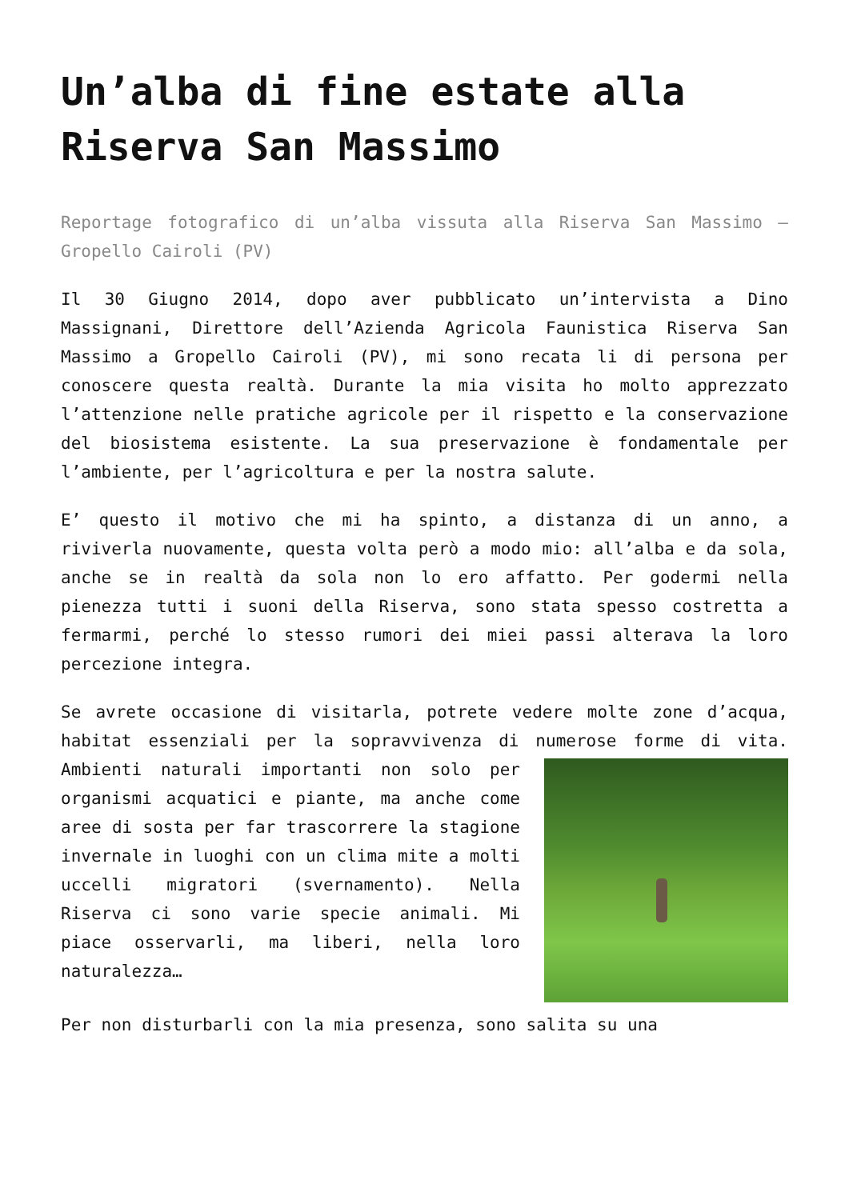Un’alba di fine estate alla Riserva San Massimo
Reportage fotografico di un’alba vissuta alla Riserva San Massimo – Gropello Cairoli (PV)
Il 30 Giugno 2014, dopo aver pubblicato un’intervista a Dino Massignani, Direttore dell’Azienda Agricola Faunistica Riserva San Massimo a Gropello Cairoli (PV), mi sono recata li di persona per conoscere questa realtà. Durante la mia visita ho molto apprezzato l’attenzione nelle pratiche agricole per il rispetto e la conservazione del biosistema esistente. La sua preservazione è fondamentale per l’ambiente, per l’agricoltura e per la nostra salute.
E’ questo il motivo che mi ha spinto, a distanza di un anno, a riviverla nuovamente, questa volta però a modo mio: all’alba e da sola, anche se in realtà da sola non lo ero affatto. Per godermi nella pienezza tutti i suoni della Riserva, sono stata spesso costretta a fermarmi, perché lo stesso rumori dei miei passi alterava la loro percezione integra.
Se avrete occasione di visitarla, potrete vedere molte zone d’acqua, habitat essenziali per la sopravvivenza di numerose forme di vita. Ambienti naturali importanti non solo per organismi acquatici e piante, ma anche come aree di sosta per far trascorrere la stagione invernale in luoghi con un clima mite a molti uccelli migratori (svernamento). Nella Riserva ci sono varie specie animali. Mi piace osservarli, ma liberi, nella loro naturalezza…
Per non disturbarli con la mia presenza, sono salita su una